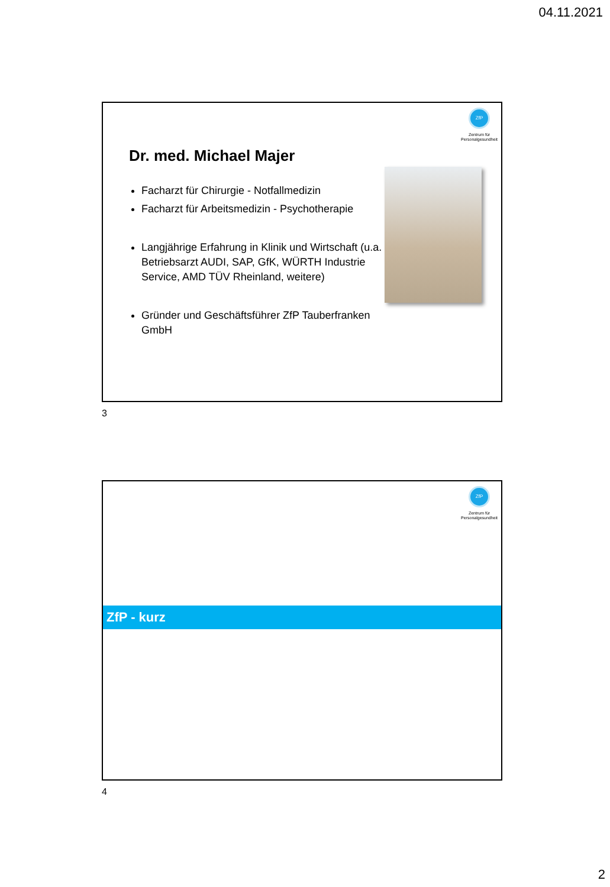04.11.2021
ZfP
Zentrum für
Personalgesundheit
Dr. med. Michael Majer
Facharzt für Chirurgie - Notfallmedizin
Facharzt für Arbeitsmedizin - Psychotherapie
Langjährige Erfahrung in Klinik und Wirtschaft (u.a. Betriebsarzt AUDI, SAP, GfK, WÜRTH Industrie Service, AMD TÜV Rheinland, weitere)
Gründer und Geschäftsführer ZfP Tauberfranken GmbH
3
ZfP
Zentrum für
Personalgesundheit
ZfP - kurz
4
2